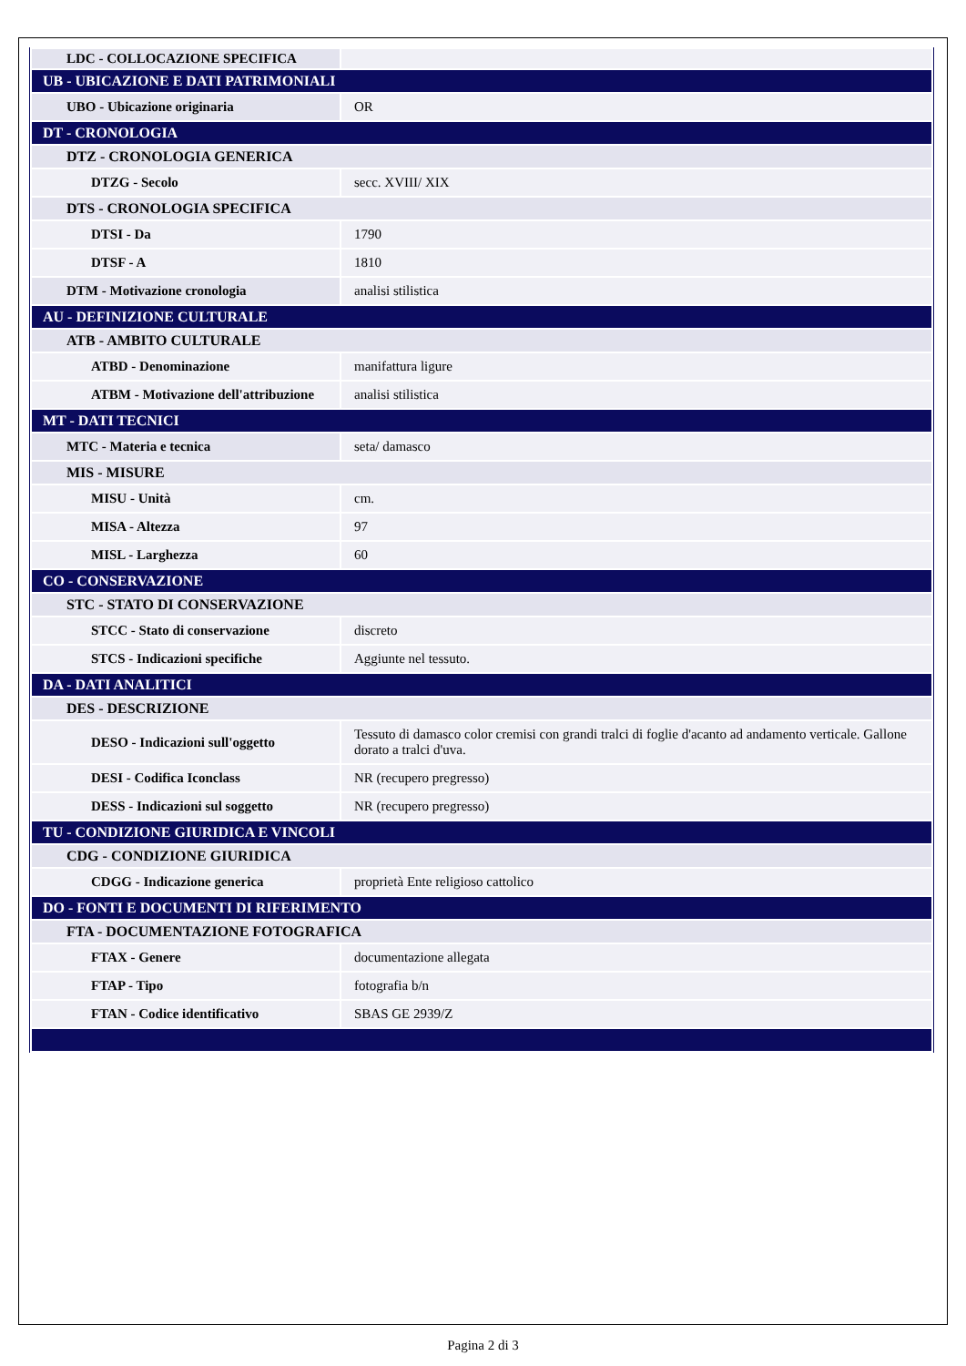| LDC - COLLOCAZIONE SPECIFICA | |
| UB - UBICAZIONE E DATI PATRIMONIALI | |
| UBO - Ubicazione originaria | OR |
| DT - CRONOLOGIA | |
| DTZ - CRONOLOGIA GENERICA | |
| DTZG - Secolo | secc. XVIII/ XIX |
| DTS - CRONOLOGIA SPECIFICA | |
| DTSI - Da | 1790 |
| DTSF - A | 1810 |
| DTM - Motivazione cronologia | analisi stilistica |
| AU - DEFINIZIONE CULTURALE | |
| ATB - AMBITO CULTURALE | |
| ATBD - Denominazione | manifattura ligure |
| ATBM - Motivazione dell'attribuzione | analisi stilistica |
| MT - DATI TECNICI | |
| MTC - Materia e tecnica | seta/ damasco |
| MIS - MISURE | |
| MISU - Unità | cm. |
| MISA - Altezza | 97 |
| MISL - Larghezza | 60 |
| CO - CONSERVAZIONE | |
| STC - STATO DI CONSERVAZIONE | |
| STCC - Stato di conservazione | discreto |
| STCS - Indicazioni specifiche | Aggiunte nel tessuto. |
| DA - DATI ANALITICI | |
| DES - DESCRIZIONE | |
| DESO - Indicazioni sull'oggetto | Tessuto di damasco color cremisi con grandi tralci di foglie d'acanto ad andamento verticale. Gallone dorato a tralci d'uva. |
| DESI - Codifica Iconclass | NR (recupero pregresso) |
| DESS - Indicazioni sul soggetto | NR (recupero pregresso) |
| TU - CONDIZIONE GIURIDICA E VINCOLI | |
| CDG - CONDIZIONE GIURIDICA | |
| CDGG - Indicazione generica | proprietà Ente religioso cattolico |
| DO - FONTI E DOCUMENTI DI RIFERIMENTO | |
| FTA - DOCUMENTAZIONE FOTOGRAFICA | |
| FTAX - Genere | documentazione allegata |
| FTAP - Tipo | fotografia b/n |
| FTAN - Codice identificativo | SBAS GE 2939/Z |
Pagina 2 di 3